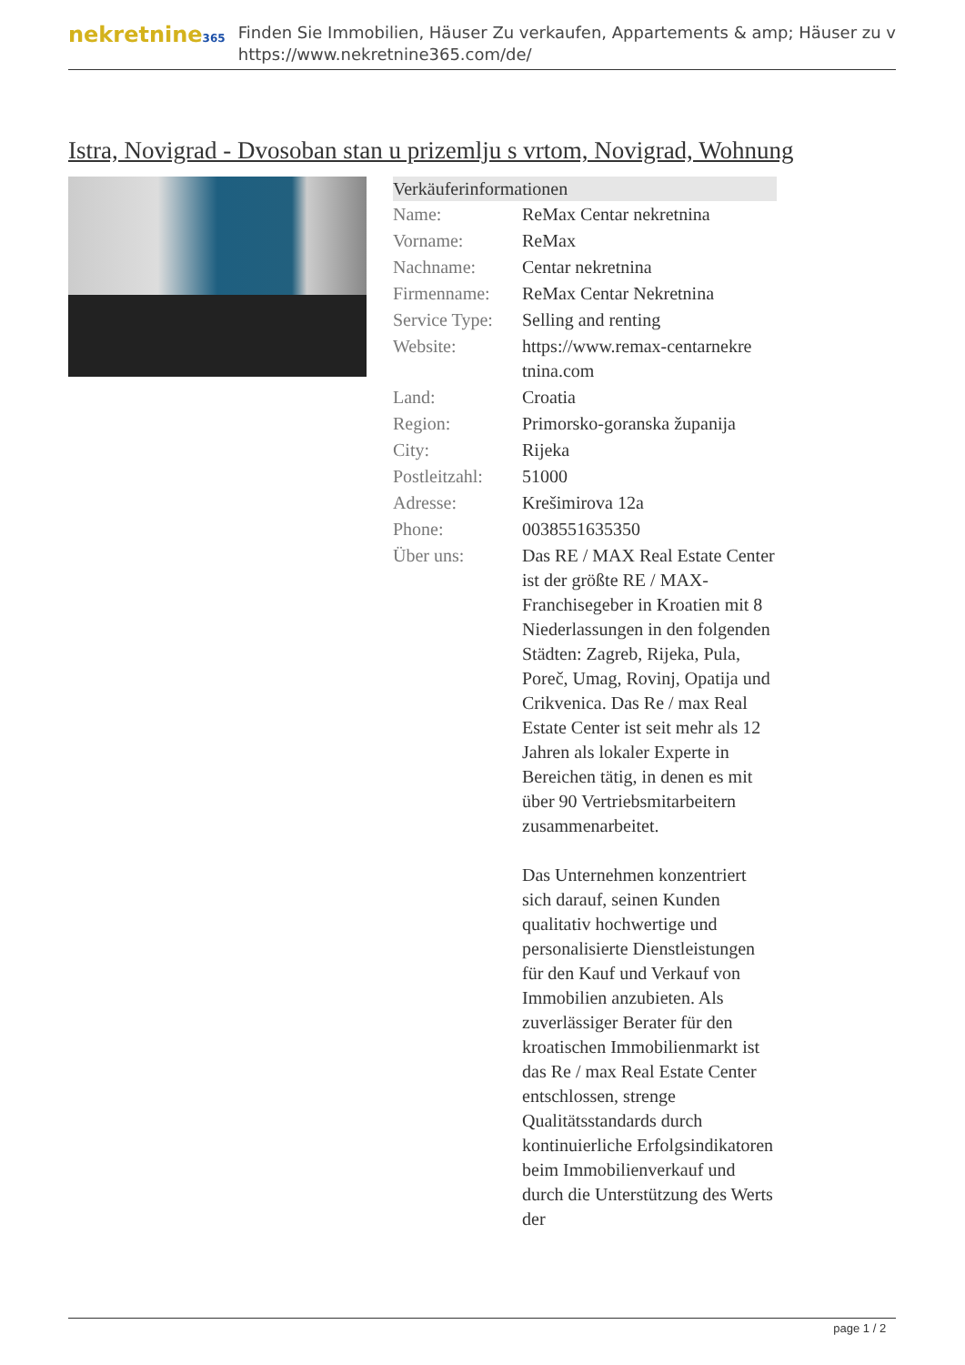nekretnine365
Finden Sie Immobilien, Häuser Zu verkaufen, Appartements & amp; Häuser zu v
https://www.nekretnine365.com/de/
Istra, Novigrad - Dvosoban stan u prizemlju s vrtom, Novigrad, Wohnung
| Verkäuferinformationen | | |
| --- | --- | --- |
| Name: | ReMax Centar nekretnina | |
| Vorname: | ReMax | |
| Nachname: | Centar nekretnina | |
| Firmenname: | ReMax Centar Nekretnina | |
| Service Type: | Selling and renting | |
| Website: | https://www.remax-centarnekre tnina.com | |
| Land: | Croatia | |
| Region: | Primorsko-goranska županija | |
| City: | Rijeka | |
| Postleitzahl: | 51000 | |
| Adresse: | Krešimirova 12a | |
| Phone: | 0038551635350 | |
| Über uns: | Das RE / MAX Real Estate Center ist der größte RE / MAX-Franchisegeber in Kroatien mit 8 Niederlassungen in den folgenden Städten: Zagreb, Rijeka, Pula, Poreč, Umag, Rovinj, Opatija und Crikvenica. Das Re / max Real Estate Center ist seit mehr als 12 Jahren als lokaler Experte in Bereichen tätig, in denen es mit über 90 Vertriebsmitarbeitern zusammenarbeitet. Das Unternehmen konzentriert sich darauf, seinen Kunden qualitativ hochwertige und personalisierte Dienstleistungen für den Kauf und Verkauf von Immobilien anzubieten. Als zuverlässiger Berater für den kroatischen Immobilienmarkt ist das Re / max Real Estate Center entschlossen, strenge Qualitätsstandards durch kontinuierliche Erfolgsindikatoren beim Immobilienverkauf und durch die Unterstützung des Werts der | |
page 1 / 2